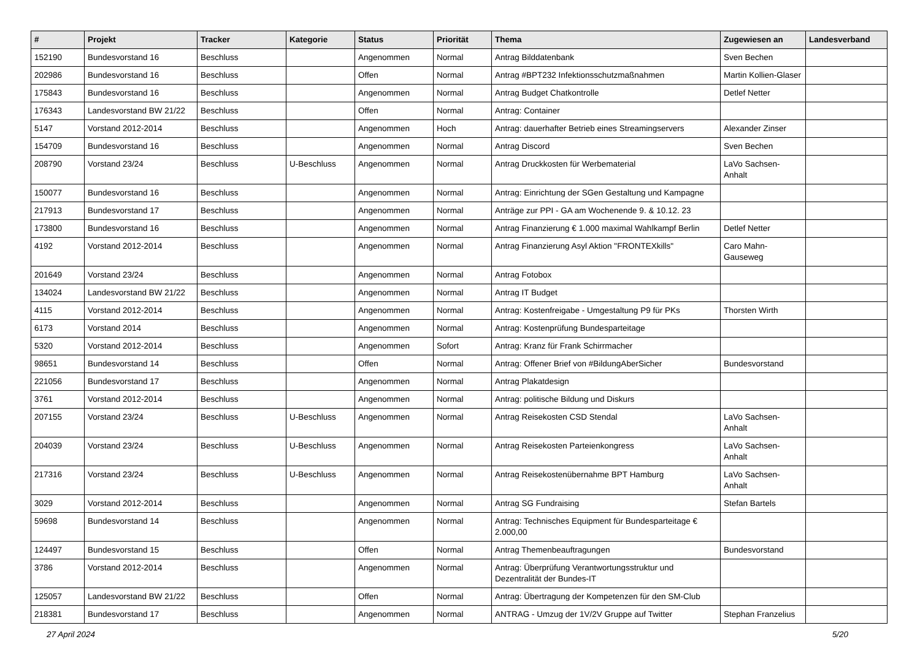| # | Projekt | Tracker | Kategorie | Status | Priorität | Thema | Zugewiesen an | Landesverband |
| --- | --- | --- | --- | --- | --- | --- | --- | --- |
| 152190 | Bundesvorstand 16 | Beschluss | | Angenommen | Normal | Antrag Bilddatenbank | Sven Bechen | |
| 202986 | Bundesvorstand 16 | Beschluss | | Offen | Normal | Antrag #BPT232 Infektionsschutzmaßnahmen | Martin Kollien-Glaser | |
| 175843 | Bundesvorstand 16 | Beschluss | | Angenommen | Normal | Antrag Budget Chatkontrolle | Detlef Netter | |
| 176343 | Landesvorstand BW 21/22 | Beschluss | | Offen | Normal | Antrag: Container | | |
| 5147 | Vorstand 2012-2014 | Beschluss | | Angenommen | Hoch | Antrag: dauerhafter Betrieb eines Streamingservers | Alexander Zinser | |
| 154709 | Bundesvorstand 16 | Beschluss | | Angenommen | Normal | Antrag Discord | Sven Bechen | |
| 208790 | Vorstand 23/24 | Beschluss | U-Beschluss | Angenommen | Normal | Antrag Druckkosten für Werbematerial | LaVo Sachsen-Anhalt | |
| 150077 | Bundesvorstand 16 | Beschluss | | Angenommen | Normal | Antrag: Einrichtung der SGen Gestaltung und Kampagne | | |
| 217913 | Bundesvorstand 17 | Beschluss | | Angenommen | Normal | Anträge zur PPI - GA am Wochenende 9. & 10.12. 23 | | |
| 173800 | Bundesvorstand 16 | Beschluss | | Angenommen | Normal | Antrag Finanzierung € 1.000 maximal Wahlkampf Berlin | Detlef Netter | |
| 4192 | Vorstand 2012-2014 | Beschluss | | Angenommen | Normal | Antrag Finanzierung Asyl Aktion "FRONTEXkills" | Caro Mahn-Gauseweg | |
| 201649 | Vorstand 23/24 | Beschluss | | Angenommen | Normal | Antrag Fotobox | | |
| 134024 | Landesvorstand BW 21/22 | Beschluss | | Angenommen | Normal | Antrag IT Budget | | |
| 4115 | Vorstand 2012-2014 | Beschluss | | Angenommen | Normal | Antrag: Kostenfreigabe - Umgestaltung P9 für PKs | Thorsten Wirth | |
| 6173 | Vorstand 2014 | Beschluss | | Angenommen | Normal | Antrag: Kostenprüfung Bundesparteitage | | |
| 5320 | Vorstand 2012-2014 | Beschluss | | Angenommen | Sofort | Antrag: Kranz für Frank Schirrmacher | | |
| 98651 | Bundesvorstand 14 | Beschluss | | Offen | Normal | Antrag: Offener Brief von #BildungAberSicher | Bundesvorstand | |
| 221056 | Bundesvorstand 17 | Beschluss | | Angenommen | Normal | Antrag Plakatdesign | | |
| 3761 | Vorstand 2012-2014 | Beschluss | | Angenommen | Normal | Antrag: politische Bildung und Diskurs | | |
| 207155 | Vorstand 23/24 | Beschluss | U-Beschluss | Angenommen | Normal | Antrag Reisekosten CSD Stendal | LaVo Sachsen-Anhalt | |
| 204039 | Vorstand 23/24 | Beschluss | U-Beschluss | Angenommen | Normal | Antrag Reisekosten Parteienkongress | LaVo Sachsen-Anhalt | |
| 217316 | Vorstand 23/24 | Beschluss | U-Beschluss | Angenommen | Normal | Antrag Reisekostenübernahme BPT Hamburg | LaVo Sachsen-Anhalt | |
| 3029 | Vorstand 2012-2014 | Beschluss | | Angenommen | Normal | Antrag SG Fundraising | Stefan Bartels | |
| 59698 | Bundesvorstand 14 | Beschluss | | Angenommen | Normal | Antrag: Technisches Equipment für Bundesparteitage € 2.000,00 | | |
| 124497 | Bundesvorstand 15 | Beschluss | | Offen | Normal | Antrag Themenbeauftragungen | Bundesvorstand | |
| 3786 | Vorstand 2012-2014 | Beschluss | | Angenommen | Normal | Antrag: Überprüfung Verantwortungsstruktur und Dezentralität der Bundes-IT | | |
| 125057 | Landesvorstand BW 21/22 | Beschluss | | Offen | Normal | Antrag: Übertragung der Kompetenzen für den SM-Club | | |
| 218381 | Bundesvorstand 17 | Beschluss | | Angenommen | Normal | ANTRAG - Umzug der 1V/2V Gruppe auf Twitter | Stephan Franzelius | |
27 April 2024 5/20